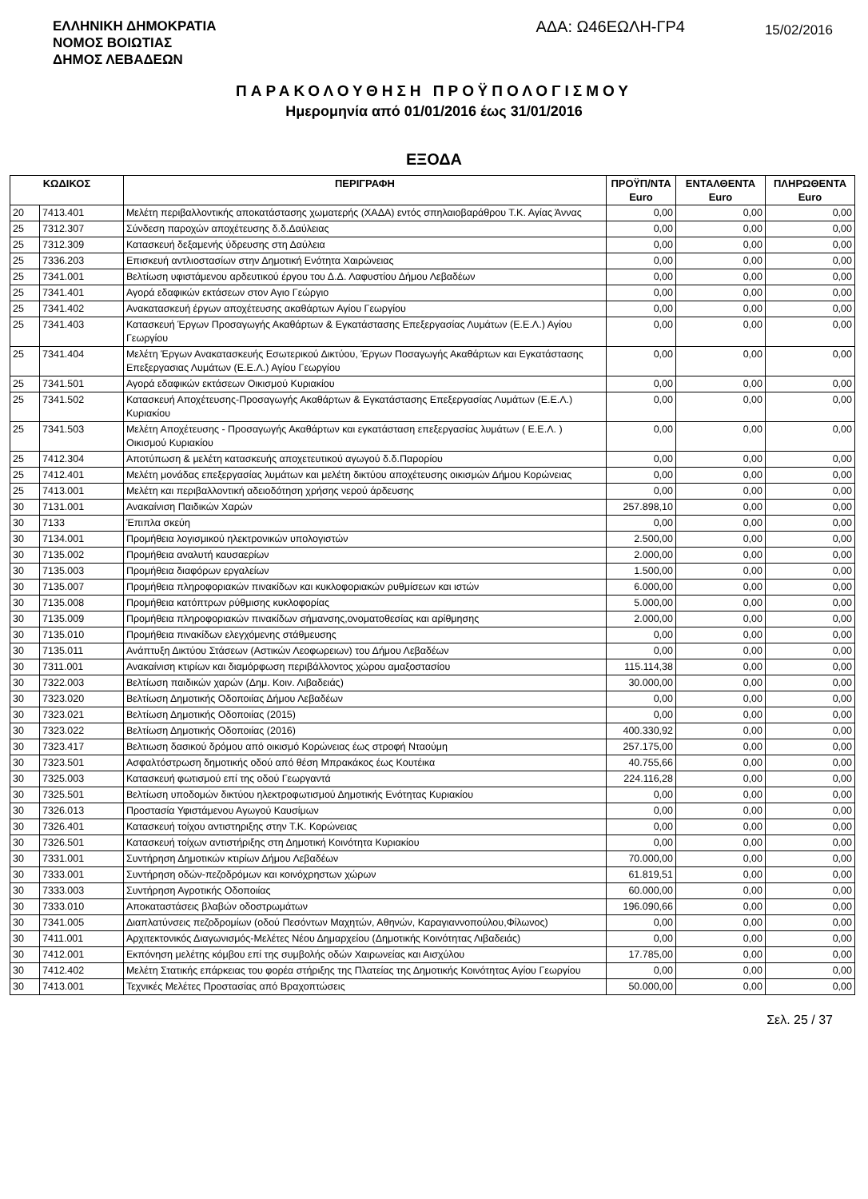ΕΛΛΗΝΙΚΗ ΔΗΜΟΚΡΑΤΙΑ
ΝΟΜΟΣ ΒΟΙΩΤΙΑΣ
ΔΗΜΟΣ ΛΕΒΑΔΕΩΝ
ΑΔΑ: Ω46ΕΩΛΗ-ΓΡ4
15/02/2016
ΠΑΡΑΚΟΛΟΥΘΗΣΗ ΠΡΟΫΠΟΛΟΓΙΣΜΟΥ
Ημερομηνία από 01/01/2016 έως 31/01/2016
ΕΞΟΔΑ
| ΚΩΔΙΚΟΣ | | ΠΕΡΙΓΡΑΦΗ | ΠΡΟΫΠ/ΝΤΑ Euro | ΕΝΤΑΛΘΕΝΤΑ Euro | ΠΛΗΡΩΘΕΝΤΑ Euro |
| --- | --- | --- | --- | --- | --- |
| 20 | 7413.401 | Μελέτη περιβαλλοντικής αποκατάστασης χωματερής (ΧΑΔΑ) εντός σπηλαιοβαράθρου Τ.Κ. Αγίας Άννας | 0,00 | 0,00 | 0,00 |
| 25 | 7312.307 | Σύνδεση παροχών αποχέτευσης δ.δ.Δαύλειας | 0,00 | 0,00 | 0,00 |
| 25 | 7312.309 | Κατασκευή δεξαμενής ύδρευσης στη Δαύλεια | 0,00 | 0,00 | 0,00 |
| 25 | 7336.203 | Επισκευή αντλιοστασίων στην Δημοτική Ενότητα Χαιρώνειας | 0,00 | 0,00 | 0,00 |
| 25 | 7341.001 | Βελτίωση υφιστάμενου αρδευτικού έργου του Δ.Δ. Λαφυστίου Δήμου Λεβαδέων | 0,00 | 0,00 | 0,00 |
| 25 | 7341.401 | Αγορά εδαφικών εκτάσεων στον Αγιο Γεώργιο | 0,00 | 0,00 | 0,00 |
| 25 | 7341.402 | Ανακατασκευή έργων αποχέτευσης ακαθάρτων Αγίου Γεωργίου | 0,00 | 0,00 | 0,00 |
| 25 | 7341.403 | Κατασκευή Έργων Προσαγωγής Ακαθάρτων & Εγκατάστασης Επεξεργασίας Λυμάτων (Ε.Ε.Λ.) Αγίου Γεωργίου | 0,00 | 0,00 | 0,00 |
| 25 | 7341.404 | Μελέτη Έργων Ανακατασκευής Εσωτερικού Δικτύου, Έργων Ποσαγωγής Ακαθάρτων και Εγκατάστασης Επεξεργασιας Λυμάτων (Ε.Ε.Λ.) Αγίου Γεωργίου | 0,00 | 0,00 | 0,00 |
| 25 | 7341.501 | Αγορά εδαφικών εκτάσεων Οικισμού Κυριακίου | 0,00 | 0,00 | 0,00 |
| 25 | 7341.502 | Κατασκευή Αποχέτευσης-Προσαγωγής Ακαθάρτων & Εγκατάστασης Επεξεργασίας Λυμάτων (Ε.Ε.Λ.) Κυριακίου | 0,00 | 0,00 | 0,00 |
| 25 | 7341.503 | Μελέτη Αποχέτευσης - Προσαγωγής Ακαθάρτων και εγκατάσταση επεξεργασίας λυμάτων ( Ε.Ε.Λ. ) Οικισμού Κυριακίου | 0,00 | 0,00 | 0,00 |
| 25 | 7412.304 | Αποτύπωση & μελέτη κατασκευής αποχετευτικού αγωγού δ.δ.Παρορίου | 0,00 | 0,00 | 0,00 |
| 25 | 7412.401 | Μελέτη μονάδας επεξεργασίας λυμάτων και μελέτη δικτύου αποχέτευσης οικισμών Δήμου Κορώνειας | 0,00 | 0,00 | 0,00 |
| 25 | 7413.001 | Μελέτη και περιβαλλοντική αδειοδότηση χρήσης νερού άρδευσης | 0,00 | 0,00 | 0,00 |
| 30 | 7131.001 | Ανακαίνιση Παιδικών Χαρών | 257.898,10 | 0,00 | 0,00 |
| 30 | 7133 | Έπιπλα σκεύη | 0,00 | 0,00 | 0,00 |
| 30 | 7134.001 | Προμήθεια λογισμικού ηλεκτρονικών υπολογιστών | 2.500,00 | 0,00 | 0,00 |
| 30 | 7135.002 | Προμήθεια αναλυτή καυσαερίων | 2.000,00 | 0,00 | 0,00 |
| 30 | 7135.003 | Προμήθεια διαφόρων εργαλείων | 1.500,00 | 0,00 | 0,00 |
| 30 | 7135.007 | Προμήθεια πληροφοριακών πινακίδων και κυκλοφοριακών ρυθμίσεων και ιστών | 6.000,00 | 0,00 | 0,00 |
| 30 | 7135.008 | Προμήθεια κατόπτρων ρύθμισης κυκλοφορίας | 5.000,00 | 0,00 | 0,00 |
| 30 | 7135.009 | Προμήθεια πληροφοριακών πινακίδων σήμανσης,ονοματοθεσίας και αρίθμησης | 2.000,00 | 0,00 | 0,00 |
| 30 | 7135.010 | Προμήθεια πινακίδων ελεγχόμενης στάθμευσης | 0,00 | 0,00 | 0,00 |
| 30 | 7135.011 | Ανάπτυξη Δικτύου Στάσεων (Αστικών Λεοφωρειων) του Δήμου Λεβαδέων | 0,00 | 0,00 | 0,00 |
| 30 | 7311.001 | Ανακαίνιση κτιρίων και διαμόρφωση περιβάλλοντος χώρου αμαξοστασίου | 115.114,38 | 0,00 | 0,00 |
| 30 | 7322.003 | Βελτίωση παιδικών χαρών (Δημ. Κοιν. Λιβαδειάς) | 30.000,00 | 0,00 | 0,00 |
| 30 | 7323.020 | Βελτίωση Δημοτικής Οδοποιίας Δήμου Λεβαδέων | 0,00 | 0,00 | 0,00 |
| 30 | 7323.021 | Βελτίωση Δημοτικής Οδοποιίας (2015) | 0,00 | 0,00 | 0,00 |
| 30 | 7323.022 | Βελτίωση Δημοτικής Οδοποιίας (2016) | 400.330,92 | 0,00 | 0,00 |
| 30 | 7323.417 | Βελτιωση δασικού δρόμου από οικισμό Κορώνειας έως στροφή Νταούμη | 257.175,00 | 0,00 | 0,00 |
| 30 | 7323.501 | Ασφαλτόστρωση δημοτικής οδού από θέση Μπρακάκος έως Κουτέικα | 40.755,66 | 0,00 | 0,00 |
| 30 | 7325.003 | Κατασκευή φωτισμού επί της οδού Γεωργαντά | 224.116,28 | 0,00 | 0,00 |
| 30 | 7325.501 | Βελτίωση υποδομών δικτύου ηλεκτροφωτισμού Δημοτικής Ενότητας Κυριακίου | 0,00 | 0,00 | 0,00 |
| 30 | 7326.013 | Προστασία Υφιστάμενου Αγωγού Καυσίμων | 0,00 | 0,00 | 0,00 |
| 30 | 7326.401 | Κατασκευή τοίχου αντιστηριξης στην Τ.Κ. Κορώνειας | 0,00 | 0,00 | 0,00 |
| 30 | 7326.501 | Κατασκευή τοίχων αντιστήριξης στη Δημοτική Κοινότητα Κυριακίου | 0,00 | 0,00 | 0,00 |
| 30 | 7331.001 | Συντήρηση Δημοτικών κτιρίων Δήμου Λεβαδέων | 70.000,00 | 0,00 | 0,00 |
| 30 | 7333.001 | Συντήρηση οδών-πεζοδρόμων και κοινόχρηστων χώρων | 61.819,51 | 0,00 | 0,00 |
| 30 | 7333.003 | Συντήρηση Αγροτικής Οδοποιίας | 60.000,00 | 0,00 | 0,00 |
| 30 | 7333.010 | Αποκαταστάσεις βλαβών οδοστρωμάτων | 196.090,66 | 0,00 | 0,00 |
| 30 | 7341.005 | Διαπλατύνσεις πεζοδρομίων (οδού Πεσόντων Μαχητών, Αθηνών, Καραγιαννοπούλου,Φίλωνος) | 0,00 | 0,00 | 0,00 |
| 30 | 7411.001 | Αρχιτεκτονικός Διαγωνισμός-Μελέτες Νέου Δημαρχείου (Δημοτικής Κοινότητας Λιβαδειάς) | 0,00 | 0,00 | 0,00 |
| 30 | 7412.001 | Εκπόνηση μελέτης κόμβου επί της συμβολής οδών Χαιρωνείας και Αισχύλου | 17.785,00 | 0,00 | 0,00 |
| 30 | 7412.402 | Μελέτη Στατικής επάρκειας του φορέα στήριξης της Πλατείας της Δημοτικής Κοινότητας Αγίου Γεωργίου | 0,00 | 0,00 | 0,00 |
| 30 | 7413.001 | Τεχνικές Μελέτες Προστασίας από Βραχοπτώσεις | 50.000,00 | 0,00 | 0,00 |
Σελ. 25 / 37